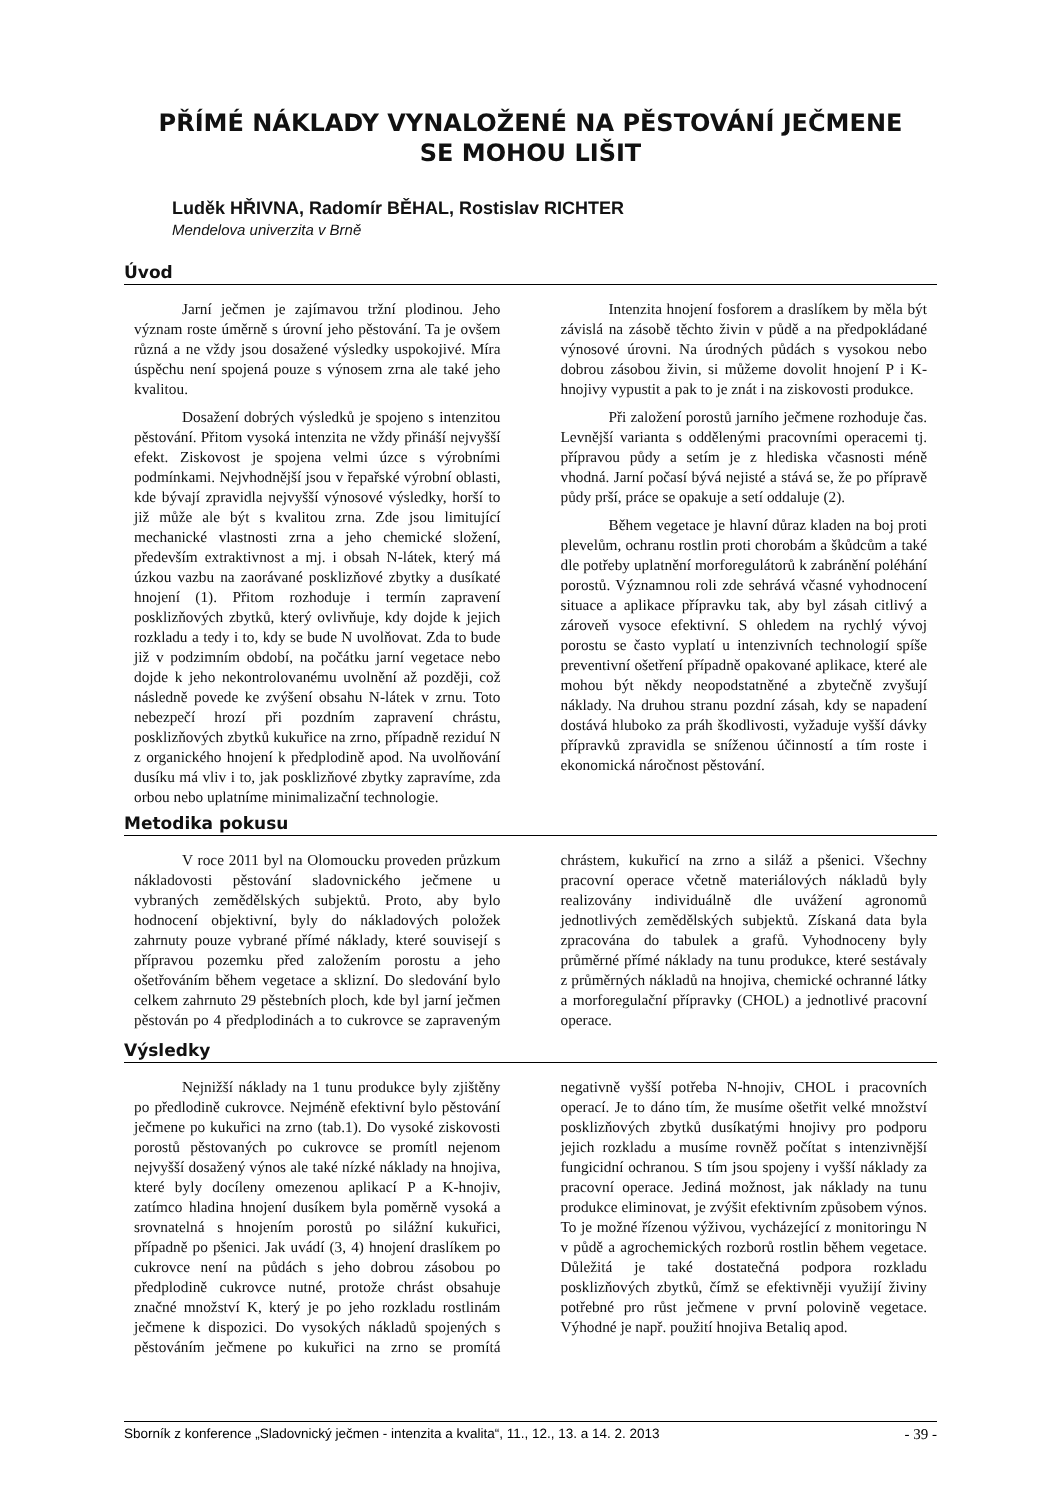PŘÍMÉ NÁKLADY VYNALOŽENÉ NA PĚSTOVÁNÍ JEČMENE
SE MOHOU LIŠIT
Luděk HŘIVNA, Radomír BĚHAL, Rostislav RICHTER
Mendelova univerzita v Brně
Úvod
Jarní ječmen je zajímavou tržní plodinou. Jeho význam roste úměrně s úrovní jeho pěstování. Ta je ovšem různá a ne vždy jsou dosažené výsledky uspokojivé. Míra úspěchu není spojená pouze s výnosem zrna ale také jeho kvalitou.
Dosažení dobrých výsledků je spojeno s intenzitou pěstování. Přitom vysoká intenzita ne vždy přináší nejvyšší efekt. Ziskovost je spojena velmi úzce s výrobními podmínkami. Nejvhodnější jsou v řepařské výrobní oblasti, kde bývají zpravidla nejvyšší výnosové výsledky, horší to již může ale být s kvalitou zrna. Zde jsou limitující mechanické vlastnosti zrna a jeho chemické složení, především extraktivnost a mj. i obsah N-látek, který má úzkou vazbu na zaorávané posklizňové zbytky a dusíkaté hnojení (1). Přitom rozhoduje i termín zapravení posklizňových zbytků, který ovlivňuje, kdy dojde k jejich rozkladu a tedy i to, kdy se bude N uvolňovat. Zda to bude již v podzimním období, na počátku jarní vegetace nebo dojde k jeho nekontrolovanému uvolnění až později, což následně povede ke zvýšení obsahu N-látek v zrnu. Toto nebezpečí hrozí při pozdním zapravení chrástu, posklizňových zbytků kukuřice na zrno, případně reziduí N z organického hnojení k předplodině apod. Na uvolňování dusíku má vliv i to, jak posklizňové zbytky zapravíme, zda orbou nebo uplatníme minimalizační technologie.
Intenzita hnojení fosforem a draslíkem by měla být závislá na zásobě těchto živin v půdě a na předpokládané výnosové úrovni. Na úrodných půdách s vysokou nebo dobrou zásobou živin, si můžeme dovolit hnojení P i K-hnojivy vypustit a pak to je znát i na ziskovosti produkce.
Při založení porostů jarního ječmene rozhoduje čas. Levnější varianta s oddělenými pracovními operacemi tj. přípravou půdy a setím je z hlediska včasnosti méně vhodná. Jarní počasí bývá nejisté a stává se, že po přípravě půdy prší, práce se opakuje a setí oddaluje (2).
Během vegetace je hlavní důraz kladen na boj proti plevelům, ochranu rostlin proti chorobám a škůdcům a také dle potřeby uplatnění morforegulátorů k zabránění poléhání porostů. Významnou roli zde sehrává včasné vyhodnocení situace a aplikace přípravku tak, aby byl zásah citlivý a zároveň vysoce efektivní. S ohledem na rychlý vývoj porostu se často vyplatí u intenzivních technologií spíše preventivní ošetření případně opakované aplikace, které ale mohou být někdy neopodstatněné a zbytečně zvyšují náklady. Na druhou stranu pozdní zásah, kdy se napadení dostává hluboko za práh škodlivosti, vyžaduje vyšší dávky přípravků zpravidla se sníženou účinností a tím roste i ekonomická náročnost pěstování.
Metodika pokusu
V roce 2011 byl na Olomoucku proveden průzkum nákladovosti pěstování sladovnického ječmene u vybraných zemědělských subjektů. Proto, aby bylo hodnocení objektivní, byly do nákladových položek zahrnuty pouze vybrané přímé náklady, které souvisejí s přípravou pozemku před založením porostu a jeho ošetřováním během vegetace a sklizní. Do sledování bylo celkem zahrnuto 29 pěstebních ploch, kde byl jarní ječmen pěstován po 4 předplodinách a to cukrovce se zapraveným chrástem, kukuřicí na zrno a siláž a pšenici. Všechny pracovní operace včetně materiálových nákladů byly realizovány individuálně dle uvážení agronomů jednotlivých zemědělských subjektů. Získaná data byla zpracována do tabulek a grafů. Vyhodnoceny byly průměrné přímé náklady na tunu produkce, které sestávaly z průměrných nákladů na hnojiva, chemické ochranné látky a morforegulační přípravky (CHOL) a jednotlivé pracovní operace.
Výsledky
Nejnižší náklady na 1 tunu produkce byly zjištěny po předlodině cukrovce. Nejméně efektivní bylo pěstování ječmene po kukuřici na zrno (tab.1). Do vysoké ziskovosti porostů pěstovaných po cukrovce se promítl nejenom nejvyšší dosažený výnos ale také nízké náklady na hnojiva, které byly docíleny omezenou aplikací P a K-hnojiv, zatímco hladina hnojení dusíkem byla poměrně vysoká a srovnatelná s hnojením porostů po silážní kukuřici, případně po pšenici. Jak uvádí (3, 4) hnojení draslíkem po cukrovce není na půdách s jeho dobrou zásobou po předplodině cukrovce nutné, protože chrást obsahuje značné množství K, který je po jeho rozkladu rostlinám ječmene k dispozici. Do vysokých nákladů spojených s pěstováním ječmene po kukuřici na zrno se promítá negativně vyšší potřeba N-hnojiv, CHOL i pracovních operací. Je to dáno tím, že musíme ošetřit velké množství posklizňových zbytků dusíkatými hnojivy pro podporu jejich rozkladu a musíme rovněž počítat s intenzivnější fungicidní ochranou. S tím jsou spojeny i vyšší náklady za pracovní operace. Jediná možnost, jak náklady na tunu produkce eliminovat, je zvýšit efektivním způsobem výnos. To je možné řízenou výživou, vycházející z monitoringu N v půdě a agrochemických rozborů rostlin během vegetace. Důležitá je také dostatečná podpora rozkladu posklizňových zbytků, čímž se efektivněji využijí živiny potřebné pro růst ječmene v první polovině vegetace. Výhodné je např. použití hnojiva Betaliq apod.
Sborník z konference „Sladovnický ječmen - intenzita a kvalita“, 11., 12., 13. a 14. 2. 2013 - 39 -